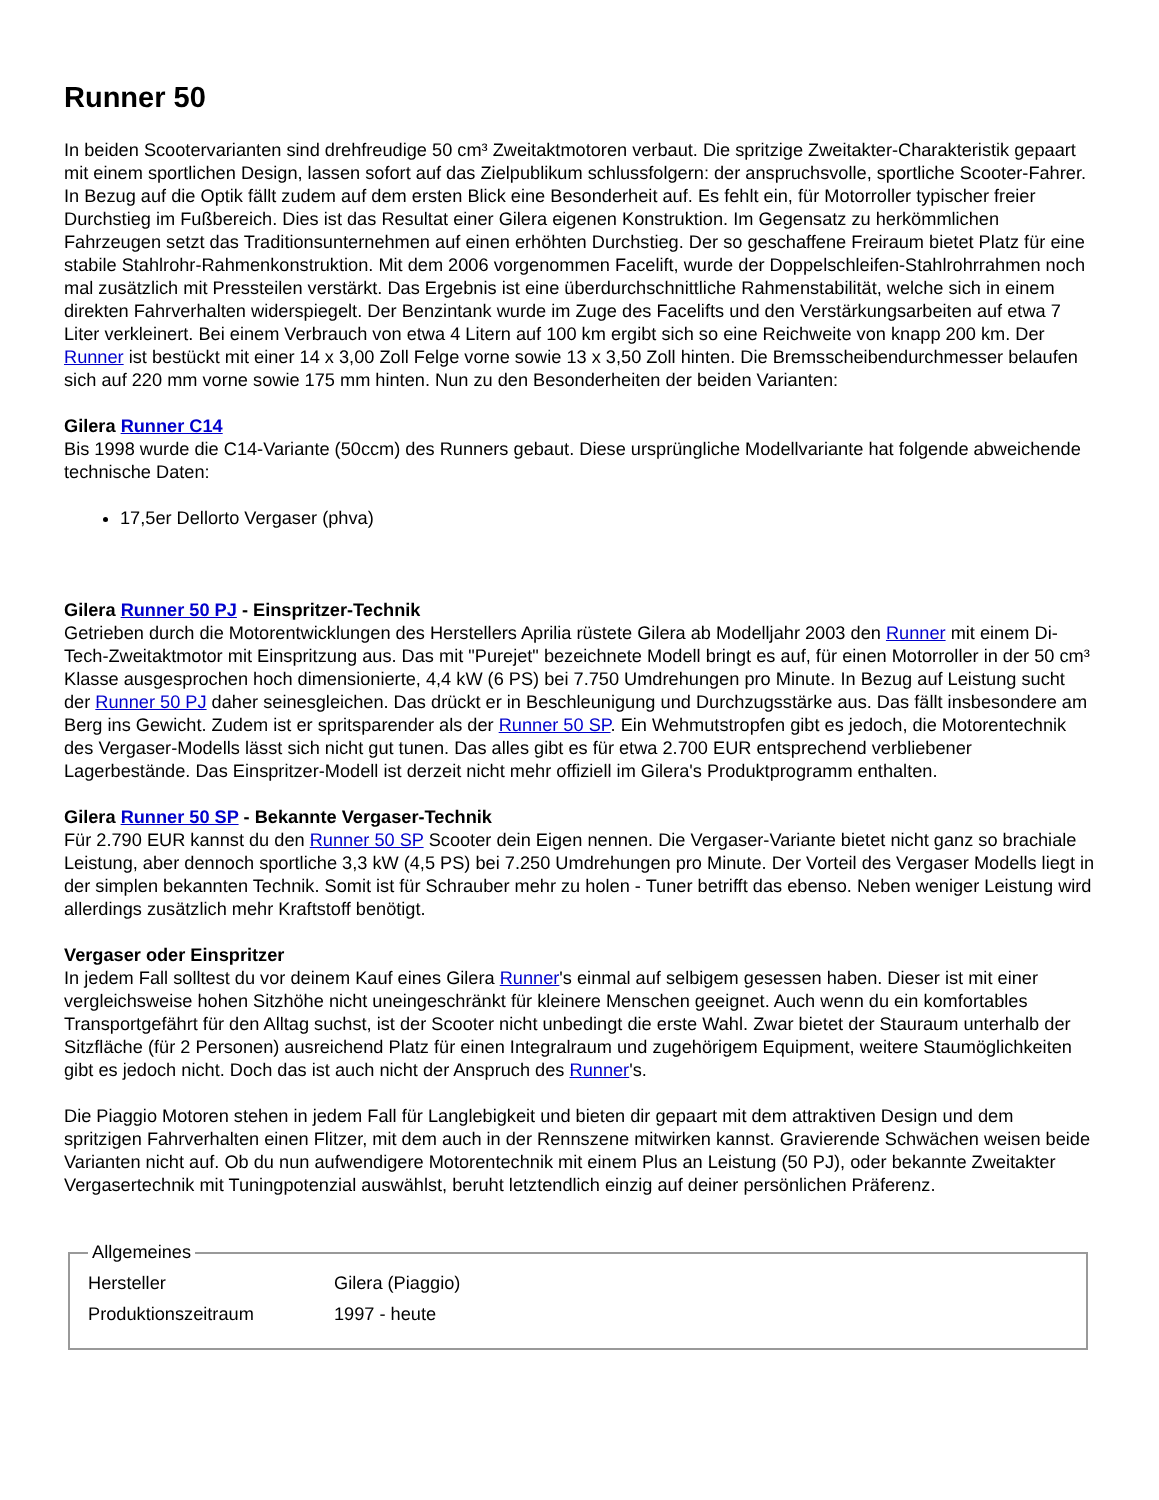Runner 50
In beiden Scootervarianten sind drehfreudige 50 cm³ Zweitaktmotoren verbaut. Die spritzige Zweitakter-Charakteristik gepaart mit einem sportlichen Design, lassen sofort auf das Zielpublikum schlussfolgern: der anspruchsvolle, sportliche Scooter-Fahrer. In Bezug auf die Optik fällt zudem auf dem ersten Blick eine Besonderheit auf. Es fehlt ein, für Motorroller typischer freier Durchstieg im Fußbereich. Dies ist das Resultat einer Gilera eigenen Konstruktion. Im Gegensatz zu herkömmlichen Fahrzeugen setzt das Traditionsunternehmen auf einen erhöhten Durchstieg. Der so geschaffene Freiraum bietet Platz für eine stabile Stahlrohr-Rahmenkonstruktion. Mit dem 2006 vorgenommen Facelift, wurde der Doppelschleifen-Stahlrohrrahmen noch mal zusätzlich mit Pressteilen verstärkt. Das Ergebnis ist eine überdurchschnittliche Rahmenstabilität, welche sich in einem direkten Fahrverhalten widerspiegelt. Der Benzintank wurde im Zuge des Facelifts und den Verstärkungsarbeiten auf etwa 7 Liter verkleinert. Bei einem Verbrauch von etwa 4 Litern auf 100 km ergibt sich so eine Reichweite von knapp 200 km. Der Runner ist bestückt mit einer 14 x 3,00 Zoll Felge vorne sowie 13 x 3,50 Zoll hinten. Die Bremsscheibendurchmesser belaufen sich auf 220 mm vorne sowie 175 mm hinten. Nun zu den Besonderheiten der beiden Varianten:
Gilera Runner C14
Bis 1998 wurde die C14-Variante (50ccm) des Runners gebaut. Diese ursprüngliche Modellvariante hat folgende abweichende technische Daten:
17,5er Dellorto Vergaser (phva)
Gilera Runner 50 PJ - Einspritzer-Technik
Getrieben durch die Motorentwicklungen des Herstellers Aprilia rüstete Gilera ab Modelljahr 2003 den Runner mit einem Di-Tech-Zweitaktmotor mit Einspritzung aus. Das mit "Purejet" bezeichnete Modell bringt es auf, für einen Motorroller in der 50 cm³ Klasse ausgesprochen hoch dimensionierte, 4,4 kW (6 PS) bei 7.750 Umdrehungen pro Minute. In Bezug auf Leistung sucht der Runner 50 PJ daher seinesgleichen. Das drückt er in Beschleunigung und Durchzugsstärke aus. Das fällt insbesondere am Berg ins Gewicht. Zudem ist er spritsparender als der Runner 50 SP. Ein Wehmutstropfen gibt es jedoch, die Motorentechnik des Vergaser-Modells lässt sich nicht gut tunen. Das alles gibt es für etwa 2.700 EUR entsprechend verbliebener Lagerbestände. Das Einspritzer-Modell ist derzeit nicht mehr offiziell im Gilera's Produktprogramm enthalten.
Gilera Runner 50 SP - Bekannte Vergaser-Technik
Für 2.790 EUR kannst du den Runner 50 SP Scooter dein Eigen nennen. Die Vergaser-Variante bietet nicht ganz so brachiale Leistung, aber dennoch sportliche 3,3 kW (4,5 PS) bei 7.250 Umdrehungen pro Minute. Der Vorteil des Vergaser Modells liegt in der simplen bekannten Technik. Somit ist für Schrauber mehr zu holen - Tuner betrifft das ebenso. Neben weniger Leistung wird allerdings zusätzlich mehr Kraftstoff benötigt.
Vergaser oder Einspritzer
In jedem Fall solltest du vor deinem Kauf eines Gilera Runner's einmal auf selbigem gesessen haben. Dieser ist mit einer vergleichsweise hohen Sitzhöhe nicht uneingeschränkt für kleinere Menschen geeignet. Auch wenn du ein komfortables Transportgefährt für den Alltag suchst, ist der Scooter nicht unbedingt die erste Wahl. Zwar bietet der Stauraum unterhalb der Sitzfläche (für 2 Personen) ausreichend Platz für einen Integralraum und zugehörigem Equipment, weitere Staumöglichkeiten gibt es jedoch nicht. Doch das ist auch nicht der Anspruch des Runner's.
Die Piaggio Motoren stehen in jedem Fall für Langlebigkeit und bieten dir gepaart mit dem attraktiven Design und dem spritzigen Fahrverhalten einen Flitzer, mit dem auch in der Rennszene mitwirken kannst. Gravierende Schwächen weisen beide Varianten nicht auf. Ob du nun aufwendigere Motorentechnik mit einem Plus an Leistung (50 PJ), oder bekannte Zweitakter Vergasertechnik mit Tuningpotenzial auswählst, beruht letztendlich einzig auf deiner persönlichen Präferenz.
Allgemeines
| Hersteller | Gilera (Piaggio) |
| Produktionszeitraum | 1997 - heute |